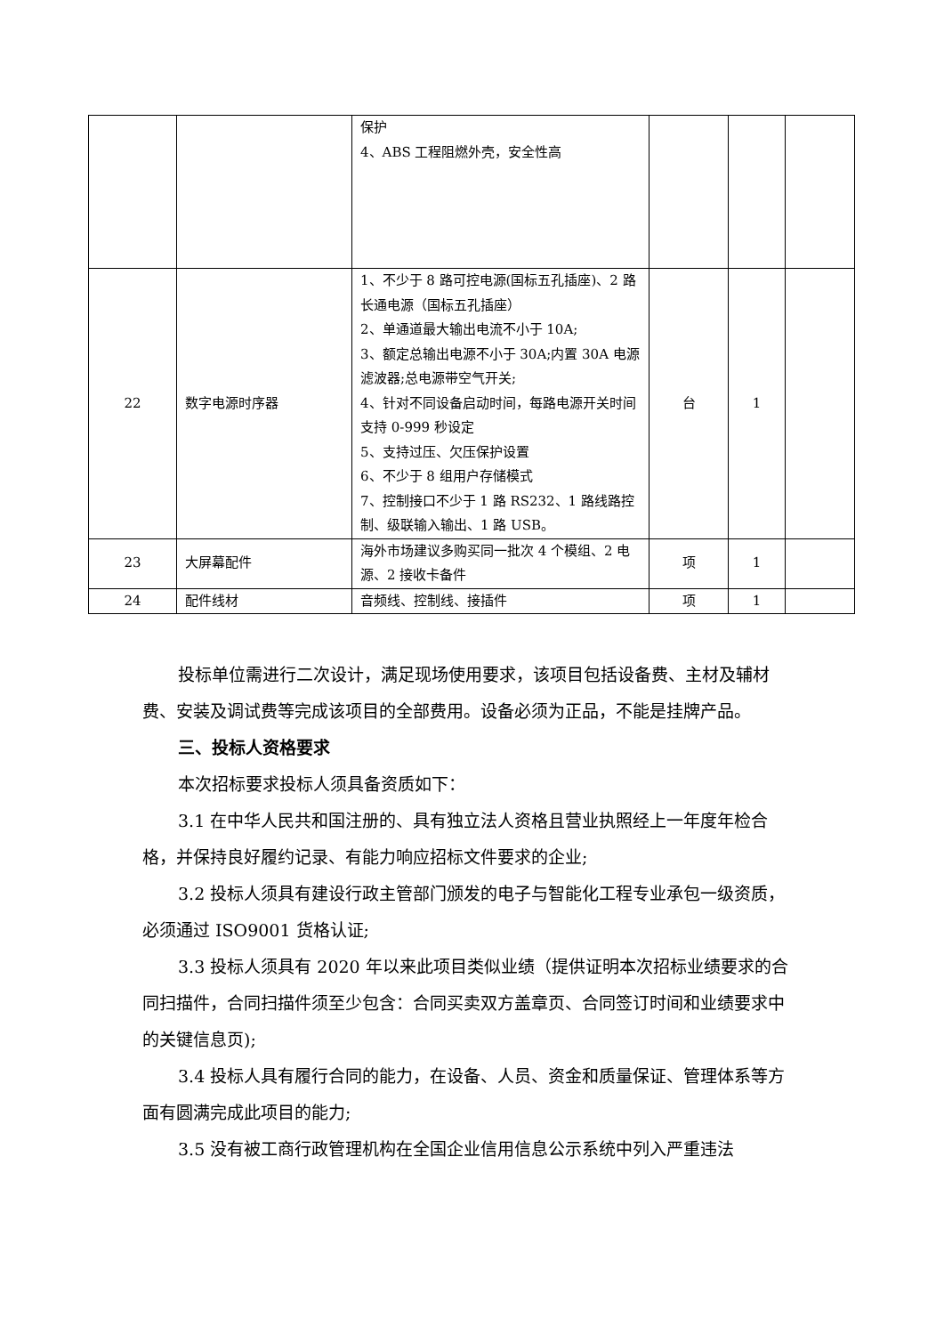| | | 保护 4、ABS 工程阻燃外壳，安全性高 | | | |
| 22 | 数字电源时序器 | 1、不少于 8 路可控电源(国标五孔插座)、2 路长通电源（国标五孔插座） 2、单通道最大输出电流不小于 10A; 3、额定总输出电源不小于 30A;内置 30A 电源滤波器;总电源带空气开关; 4、针对不同设备启动时间，每路电源开关时间支持 0-999 秒设定 5、支持过压、欠压保护设置 6、不少于 8 组用户存储模式 7、控制接口不少于 1 路 RS232、1 路线路控制、级联输入输出、1 路 USB。 | 台 | 1 | |
| 23 | 大屏幕配件 | 海外市场建议多购买同一批次 4 个模组、2 电源、2 接收卡备件 | 项 | 1 | |
| 24 | 配件线材 | 音频线、控制线、接插件 | 项 | 1 | |
投标单位需进行二次设计，满足现场使用要求，该项目包括设备费、主材及辅材费、安装及调试费等完成该项目的全部费用。设备必须为正品，不能是挂牌产品。
三、投标人资格要求
本次招标要求投标人须具备资质如下：
3.1 在中华人民共和国注册的、具有独立法人资格且营业执照经上一年度年检合格，并保持良好履约记录、有能力响应招标文件要求的企业;
3.2 投标人须具有建设行政主管部门颁发的电子与智能化工程专业承包一级资质，必须通过 ISO9001 货格认证;
3.3 投标人须具有 2020 年以来此项目类似业绩（提供证明本次招标业绩要求的合同扫描件，合同扫描件须至少包含：合同买卖双方盖章页、合同签订时间和业绩要求中的关键信息页);
3.4 投标人具有履行合同的能力，在设备、人员、资金和质量保证、管理体系等方面有圆满完成此项目的能力;
3.5 没有被工商行政管理机构在全国企业信用信息公示系统中列入严重违法